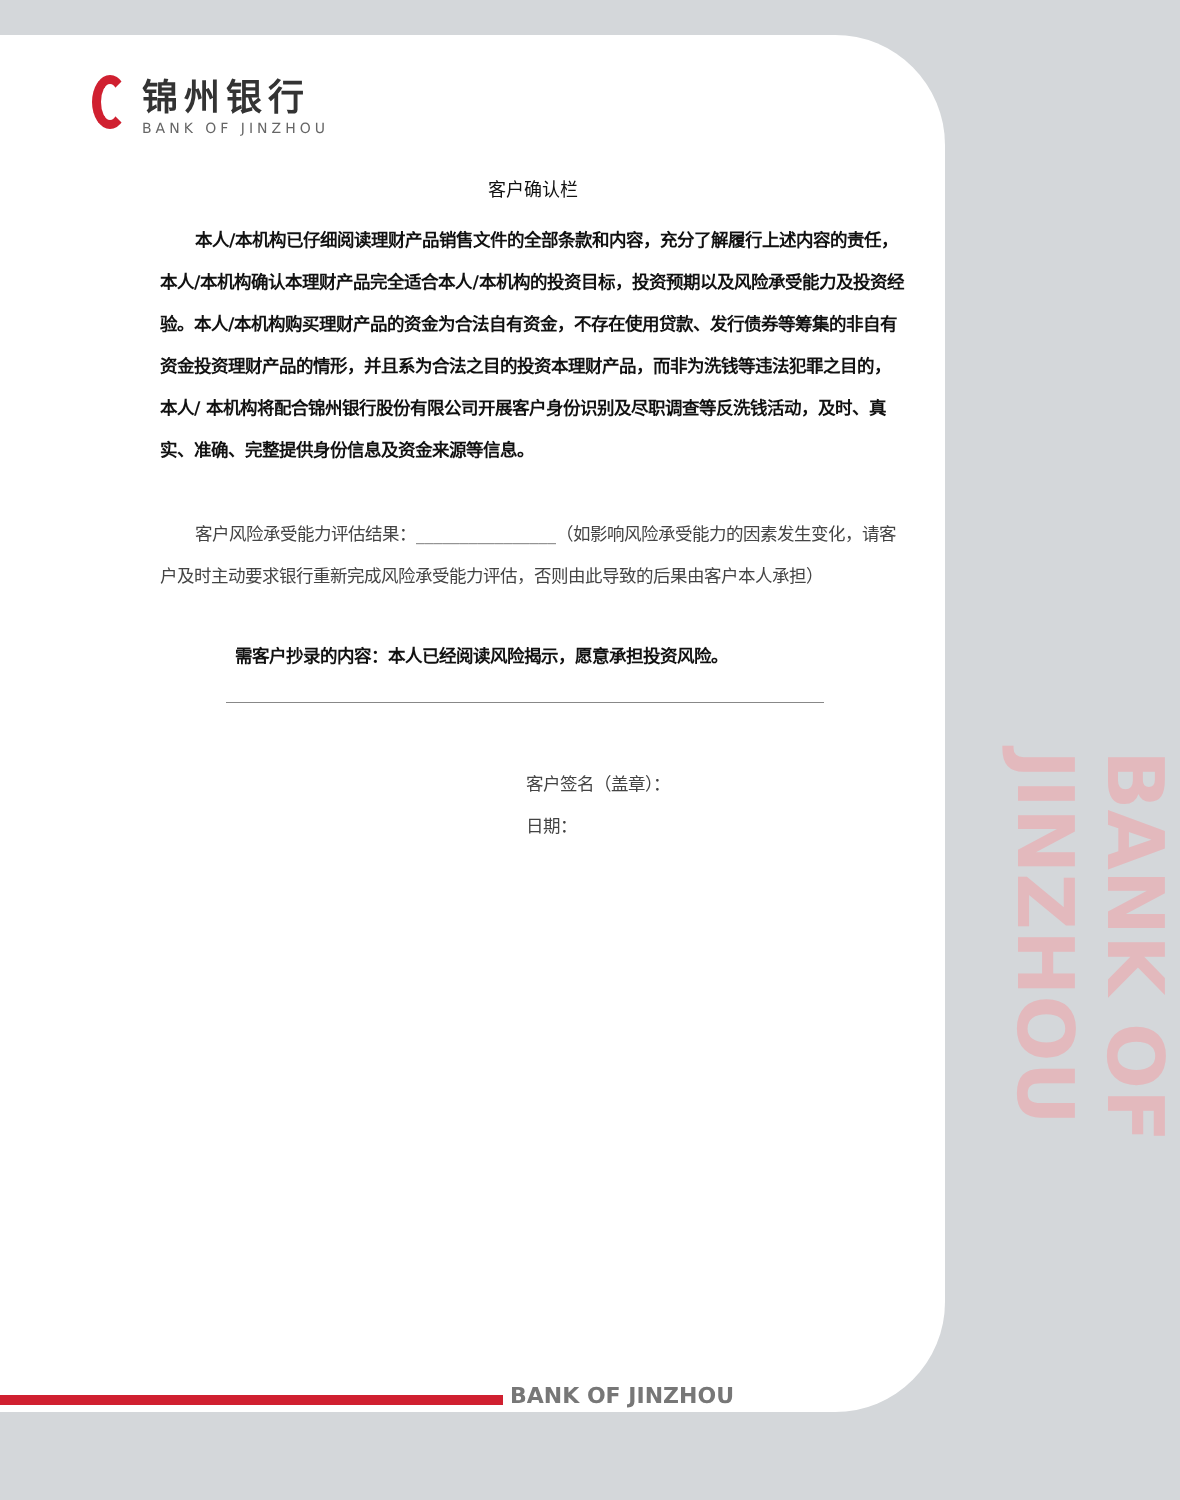锦州银行
BANK OF JINZHOU
客户确认栏
本人/本机构已仔细阅读理财产品销售文件的全部条款和内容，充分了解履行上述内容的责任，本人/本机构确认本理财产品完全适合本人/本机构的投资目标，投资预期以及风险承受能力及投资经验。本人/本机构购买理财产品的资金为合法自有资金，不存在使用贷款、发行债券等筹集的非自有资金投资理财产品的情形，并且系为合法之目的投资本理财产品，而非为洗钱等违法犯罪之目的，本人/ 本机构将配合锦州银行股份有限公司开展客户身份识别及尽职调查等反洗钱活动，及时、真实、准确、完整提供身份信息及资金来源等信息。
客户风险承受能力评估结果：________________（如影响风险承受能力的因素发生变化，请客户及时主动要求银行重新完成风险承受能力评估，否则由此导致的后果由客户本人承担）
需客户抄录的内容：本人已经阅读风险揭示，愿意承担投资风险。
客户签名（盖章）：
日期：
BANK OF JINZHOU
BANK OF JINZHOU